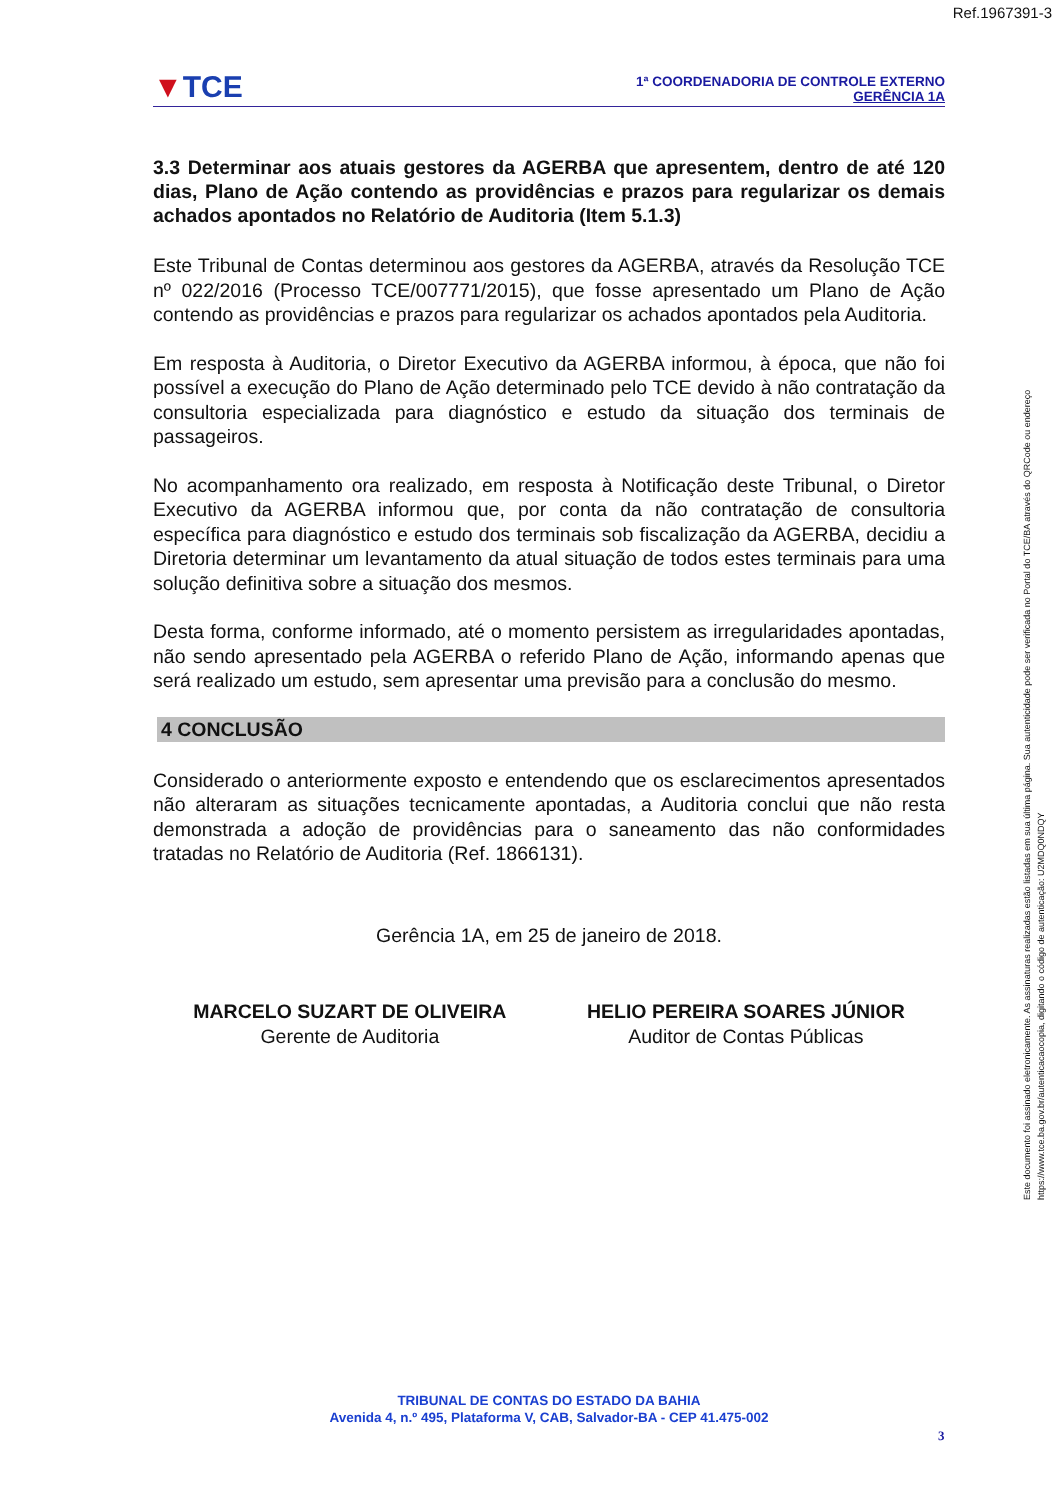Ref.1967391-3
▼TCE
1ª COORDENADORIA DE CONTROLE EXTERNO
GERÊNCIA 1A
3.3 Determinar aos atuais gestores da AGERBA que apresentem, dentro de até 120 dias, Plano de Ação contendo as providências e prazos para regularizar os demais achados apontados no Relatório de Auditoria (Item 5.1.3)
Este Tribunal de Contas determinou aos gestores da AGERBA, através da Resolução TCE nº 022/2016 (Processo TCE/007771/2015), que fosse apresentado um Plano de Ação contendo as providências e prazos para regularizar os achados apontados pela Auditoria.
Em resposta à Auditoria, o Diretor Executivo da AGERBA informou, à época, que não foi possível a execução do Plano de Ação determinado pelo TCE devido à não contratação da consultoria especializada para diagnóstico e estudo da situação dos terminais de passageiros.
No acompanhamento ora realizado, em resposta à Notificação deste Tribunal, o Diretor Executivo da AGERBA informou que, por conta da não contratação de consultoria específica para diagnóstico e estudo dos terminais sob fiscalização da AGERBA, decidiu a Diretoria determinar um levantamento da atual situação de todos estes terminais para uma solução definitiva sobre a situação dos mesmos.
Desta forma, conforme informado, até o momento persistem as irregularidades apontadas, não sendo apresentado pela AGERBA o referido Plano de Ação, informando apenas que será realizado um estudo, sem apresentar uma previsão para a conclusão do mesmo.
4 CONCLUSÃO
Considerado o anteriormente exposto e entendendo que os esclarecimentos apresentados não alteraram as situações tecnicamente apontadas, a Auditoria conclui que não resta demonstrada a adoção de providências para o saneamento das não conformidades tratadas no Relatório de Auditoria (Ref. 1866131).
Gerência 1A, em 25 de janeiro de 2018.
MARCELO SUZART DE OLIVEIRA
Gerente de Auditoria
HELIO PEREIRA SOARES JÚNIOR
Auditor de Contas Públicas
Este documento foi assinado eletronicamente. As assinaturas realizadas estão listadas em sua última página. Sua autenticidade pode ser verificada no Portal do TCE/BA através do QRCode ou endereço https://www.tce.ba.gov.br/autenticacaocopia, digitando o código de autenticação: U2MDQ0NDQY
TRIBUNAL DE CONTAS DO ESTADO DA BAHIA
Avenida 4, n.º 495, Plataforma V, CAB, Salvador-BA - CEP 41.475-002
3